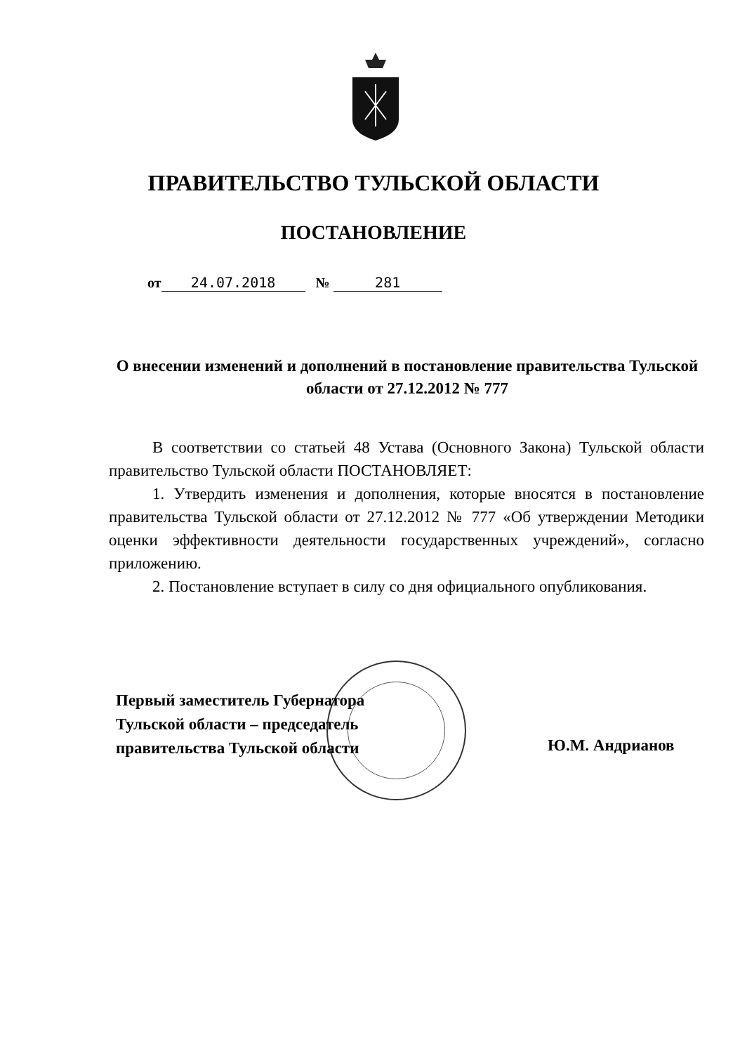ПРАВИТЕЛЬСТВО ТУЛЬСКОЙ ОБЛАСТИ
ПОСТАНОВЛЕНИЕ
от 24.07.2018 № 281
О внесении изменений и дополнений в постановление правительства Тульской области от 27.12.2012 № 777
В соответствии со статьей 48 Устава (Основного Закона) Тульской области правительство Тульской области ПОСТАНОВЛЯЕТ:
1. Утвердить изменения и дополнения, которые вносятся в постановление правительства Тульской области от 27.12.2012 № 777 «Об утверждении Методики оценки эффективности деятельности государственных учреждений», согласно приложению.
2. Постановление вступает в силу со дня официального опубликования.
Первый заместитель Губернатора
Тульской области – председатель
правительства Тульской области
Ю.М. Андрианов